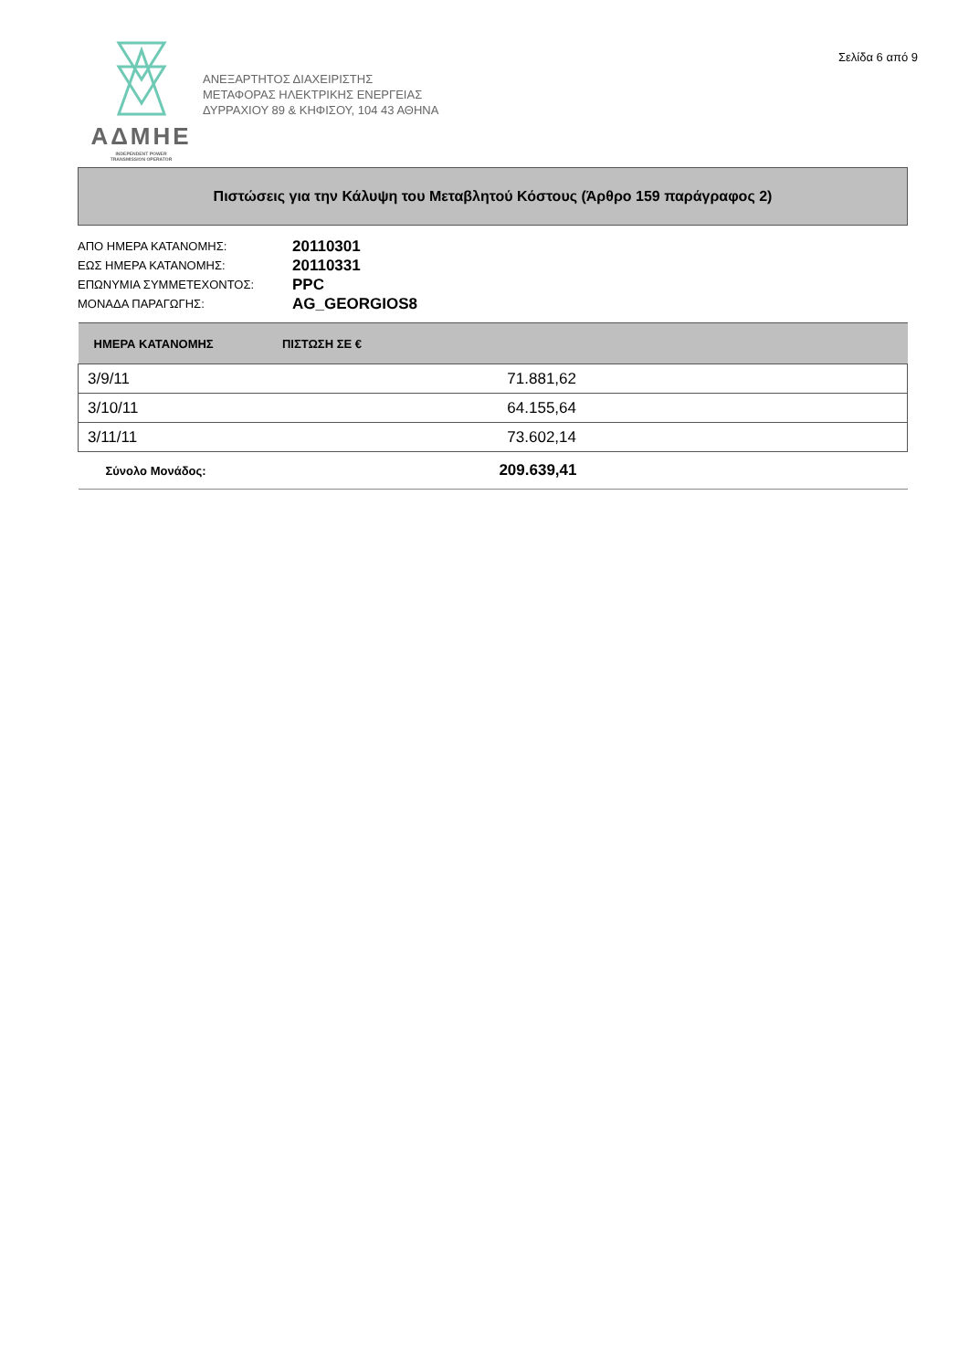Σελίδα 6 από 9
ΑΔΜΗΕ
INDEPENDENT POWER
TRANSMISSION OPERATOR
ΑΝΕΞΑΡΤΗΤΟΣ ΔΙΑΧΕΙΡΙΣΤΗΣ
ΜΕΤΑΦΟΡΑΣ ΗΛΕΚΤΡΙΚΗΣ ΕΝΕΡΓΕΙΑΣ
ΔΥΡΡΑΧΙΟΥ 89 & ΚΗΦΙΣΟΥ, 104 43 ΑΘΗΝΑ
Πιστώσεις για την Κάλυψη του Μεταβλητού Κόστους (Άρθρο 159 παράγραφος 2)
ΑΠΟ ΗΜΕΡΑ ΚΑΤΑΝΟΜΗΣ: 20110301
ΕΩΣ ΗΜΕΡΑ ΚΑΤΑΝΟΜΗΣ: 20110331
ΕΠΩΝΥΜΙΑ ΣΥΜΜΕΤΕΧΟΝΤΟΣ: PPC
ΜΟΝΑΔΑ ΠΑΡΑΓΩΓΗΣ: AG_GEORGIOS8
| ΗΜΕΡΑ ΚΑΤΑΝΟΜΗΣ | ΠΙΣΤΩΣΗ ΣΕ € |
| --- | --- |
| 3/9/11 | 71.881,62 |
| 3/10/11 | 64.155,64 |
| 3/11/11 | 73.602,14 |
| Σύνολο Μονάδος: | 209.639,41 |